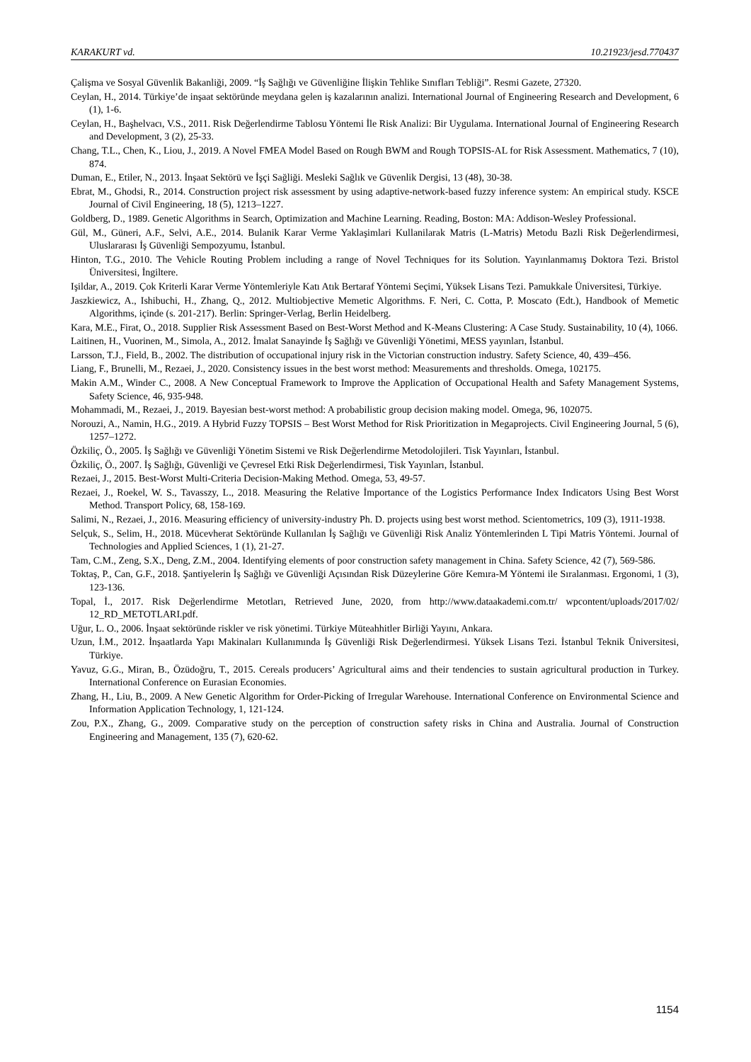KARAKURT vd. 10.21923/jesd.770437
Çalişma ve Sosyal Güvenlik Bakanliği, 2009. “İş Sağlığı ve Güvenliğine İlişkin Tehlike Sınıfları Tebliği”. Resmi Gazete, 27320.
Ceylan, H., 2014. Türkiye’de inşaat sektöründe meydana gelen iş kazalarının analizi. International Journal of Engineering Research and Development, 6 (1), 1-6.
Ceylan, H., Başhelvacı, V.S., 2011. Risk Değerlendirme Tablosu Yöntemi İle Risk Analizi: Bir Uygulama. International Journal of Engineering Research and Development, 3 (2), 25-33.
Chang, T.L., Chen, K., Liou, J., 2019. A Novel FMEA Model Based on Rough BWM and Rough TOPSIS-AL for Risk Assessment. Mathematics, 7 (10), 874.
Duman, E., Etiler, N., 2013. İnşaat Sektörü ve İşçi Sağliği. Mesleki Sağlık ve Güvenlik Dergisi, 13 (48), 30-38.
Ebrat, M., Ghodsi, R., 2014. Construction project risk assessment by using adaptive-network-based fuzzy inference system: An empirical study. KSCE Journal of Civil Engineering, 18 (5), 1213–1227.
Goldberg, D., 1989. Genetic Algorithms in Search, Optimization and Machine Learning. Reading, Boston: MA: Addison-Wesley Professional.
Gül, M., Güneri, A.F., Selvi, A.E., 2014. Bulanik Karar Verme Yaklaşimlari Kullanilarak Matris (L-Matris) Metodu Bazli Risk Değerlendirmesi, Uluslararası İş Güvenliği Sempozyumu, İstanbul.
Hinton, T.G., 2010. The Vehicle Routing Problem including a range of Novel Techniques for its Solution. Yayınlanmamış Doktora Tezi. Bristol Üniversitesi, İngiltere.
Işildar, A., 2019. Çok Kriterli Karar Verme Yöntemleriyle Katı Atık Bertaraf Yöntemi Seçimi, Yüksek Lisans Tezi. Pamukkale Üniversitesi, Türkiye.
Jaszkiewicz, A., Ishibuchi, H., Zhang, Q., 2012. Multiobjective Memetic Algorithms. F. Neri, C. Cotta, P. Moscato (Edt.), Handbook of Memetic Algorithms, içinde (s. 201-217). Berlin: Springer-Verlag, Berlin Heidelberg.
Kara, M.E., Firat, O., 2018. Supplier Risk Assessment Based on Best-Worst Method and K-Means Clustering: A Case Study. Sustainability, 10 (4), 1066.
Laitinen, H., Vuorinen, M., Simola, A., 2012. İmalat Sanayinde İş Sağlığı ve Güvenliği Yönetimi, MESS yayınları, İstanbul.
Larsson, T.J., Field, B., 2002. The distribution of occupational injury risk in the Victorian construction industry. Safety Science, 40, 439–456.
Liang, F., Brunelli, M., Rezaei, J., 2020. Consistency issues in the best worst method: Measurements and thresholds. Omega, 102175.
Makin A.M., Winder C., 2008. A New Conceptual Framework to Improve the Application of Occupational Health and Safety Management Systems, Safety Science, 46, 935-948.
Mohammadi, M., Rezaei, J., 2019. Bayesian best-worst method: A probabilistic group decision making model. Omega, 96, 102075.
Norouzi, A., Namin, H.G., 2019. A Hybrid Fuzzy TOPSIS – Best Worst Method for Risk Prioritization in Megaprojects. Civil Engineering Journal, 5 (6), 1257–1272.
Özkiliç, Ö., 2005. İş Sağlığı ve Güvenliği Yönetim Sistemi ve Risk Değerlendirme Metodolojileri. Tisk Yayınları, İstanbul.
Özkiliç, Ö., 2007. İş Sağlığı, Güvenliği ve Çevresel Etki Risk Değerlendirmesi, Tisk Yayınları, İstanbul.
Rezaei, J., 2015. Best-Worst Multi-Criteria Decision-Making Method. Omega, 53, 49-57.
Rezaei, J., Roekel, W. S., Tavasszy, L., 2018. Measuring the Relative İmportance of the Logistics Performance Index Indicators Using Best Worst Method. Transport Policy, 68, 158-169.
Salimi, N., Rezaei, J., 2016. Measuring efficiency of university-industry Ph. D. projects using best worst method. Scientometrics, 109 (3), 1911-1938.
Selçuk, S., Selim, H., 2018. Mücevherat Sektöründe Kullanılan İş Sağlığı ve Güvenliği Risk Analiz Yöntemlerinden L Tipi Matris Yöntemi. Journal of Technologies and Applied Sciences, 1 (1), 21-27.
Tam, C.M., Zeng, S.X., Deng, Z.M., 2004. Identifying elements of poor construction safety management in China. Safety Science, 42 (7), 569-586.
Toktaş, P., Can, G.F., 2018. Şantiyelerin İş Sağlığı ve Güvenliği Açısından Risk Düzeylerine Göre Kemıra-M Yöntemi ile Sıralanması. Ergonomi, 1 (3), 123-136.
Topal, İ., 2017. Risk Değerlendirme Metotları, Retrieved June, 2020, from http://www.dataakademi.com.tr/ wpcontent/uploads/2017/02/ 12_RD_METOTLARI.pdf.
Uğur, L. O., 2006. İnşaat sektöründe riskler ve risk yönetimi. Türkiye Müteahhitler Birliği Yayını, Ankara.
Uzun, İ.M., 2012. İnşaatlarda Yapı Makinaları Kullanımında İş Güvenliği Risk Değerlendirmesi. Yüksek Lisans Tezi. İstanbul Teknik Üniversitesi, Türkiye.
Yavuz, G.G., Miran, B., Özüdoğru, T., 2015. Cereals producers’ Agricultural aims and their tendencies to sustain agricultural production in Turkey. International Conference on Eurasian Economies.
Zhang, H., Liu, B., 2009. A New Genetic Algorithm for Order-Picking of Irregular Warehouse. International Conference on Environmental Science and Information Application Technology, 1, 121-124.
Zou, P.X., Zhang, G., 2009. Comparative study on the perception of construction safety risks in China and Australia. Journal of Construction Engineering and Management, 135 (7), 620-62.
1154